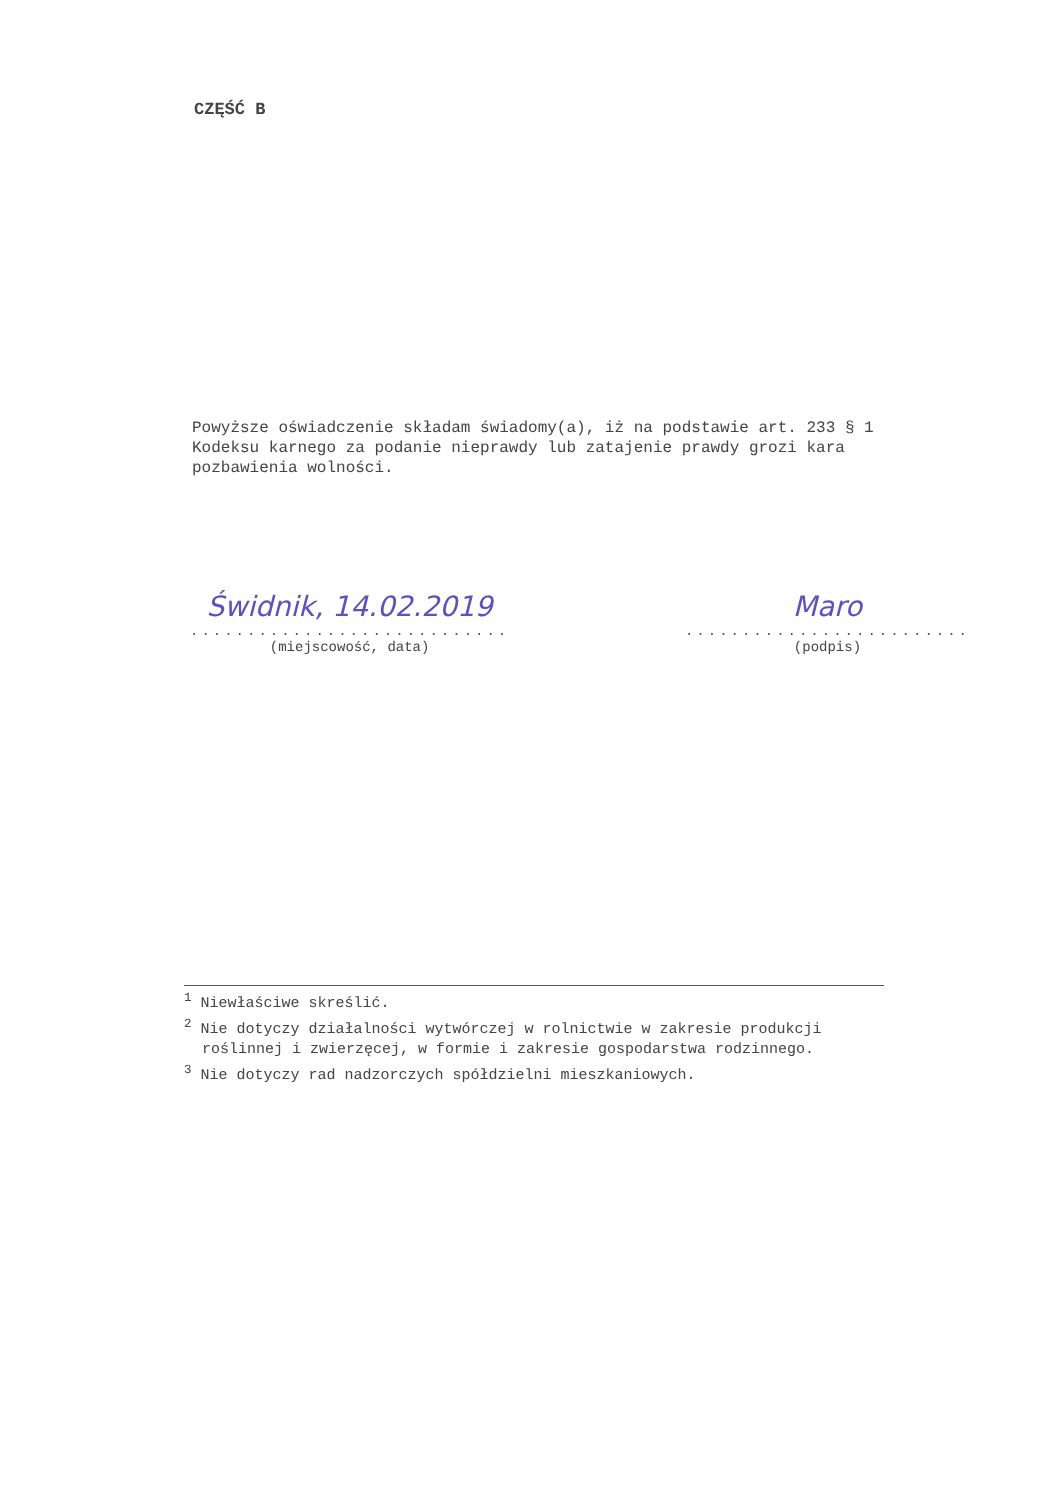CZĘŚĆ B
Powyższe oświadczenie składam świadomy(a), iż na podstawie art. 233 § 1 Kodeksu karnego za podanie nieprawdy lub zatajenie prawdy grozi kara pozbawienia wolności.
Świdnik, 14.02.2019
............................
(miejscowość, data)
Maro
.........................
(podpis)
<sup>1</sup> Niewłaściwe skreślić.
<sup>2</sup> Nie dotyczy działalności wytwórczej w rolnictwie w zakresie produkcji roślinnej i zwierzęcej, w formie i zakresie gospodarstwa rodzinnego.
<sup>3</sup> Nie dotyczy rad nadzorczych spółdzielni mieszkaniowych.